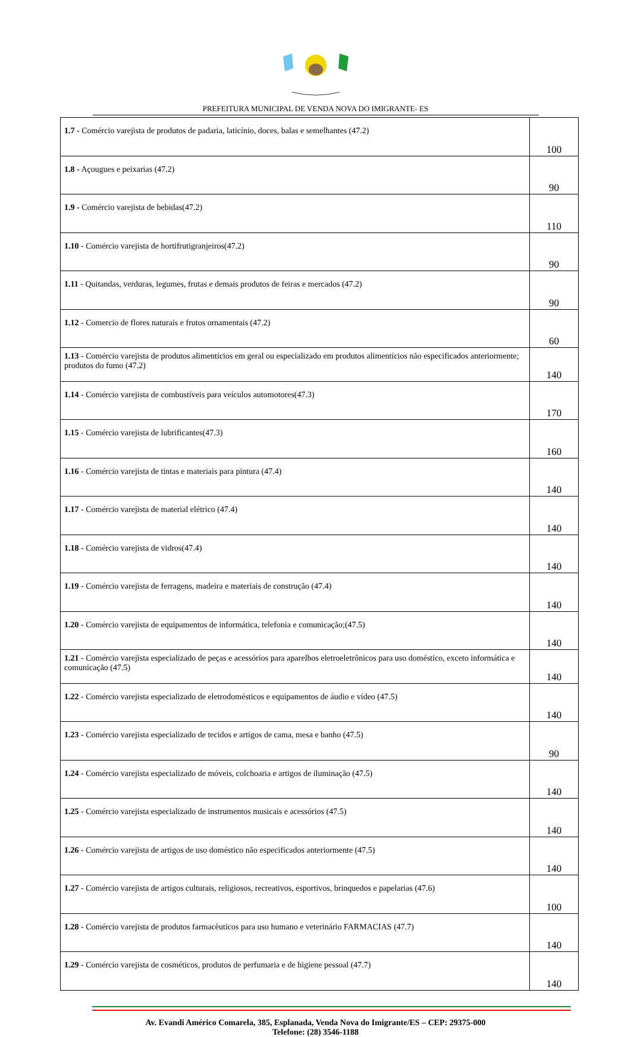PREFEITURA MUNICIPAL DE VENDA NOVA DO IMIGRANTE- ES
| 1.7 - Comércio varejista de produtos de padaria, laticínio, doces, balas e semelhantes (47.2) | 100 |
| 1.8 - Açougues e peixarias (47.2) | 90 |
| 1.9 - Comércio varejista de bebidas(47.2) | 110 |
| 1.10 - Comércio varejista de hortifrutigranjeiros(47.2) | 90 |
| 1.11 - Quitandas, verduras, legumes, frutas e demais produtos de feiras e mercados (47.2) | 90 |
| 1.12 - Comercio de flores naturais e frutos ornamentais (47.2) | 60 |
| 1.13 - Comércio varejista de produtos alimentícios em geral ou especializado em produtos alimentícios não especificados anteriormente; produtos do fumo (47.2) | 140 |
| 1.14 - Comércio varejista de combustíveis para veículos automotores(47.3) | 170 |
| 1.15 - Comércio varejista de lubrificantes(47.3) | 160 |
| 1.16 - Comércio varejista de tintas e materiais para pintura (47.4) | 140 |
| 1.17 - Comércio varejista de material elétrico (47.4) | 140 |
| 1.18 - Comércio varejista de vidros(47.4) | 140 |
| 1.19 - Comércio varejista de ferragens, madeira e materiais de construção (47.4) | 140 |
| 1.20 - Comércio varejista de equipamentos de informática, telefonia e comunicação;(47.5) | 140 |
| 1.21 - Comércio varejista especializado de peças e acessórios para aparelhos eletroeletrônicos para uso doméstico, exceto informática e comunicação (47.5) | 140 |
| 1.22 - Comércio varejista especializado de eletrodomésticos e equipamentos de áudio e vídeo (47.5) | 140 |
| 1.23 - Comércio varejista especializado de tecidos e artigos de cama, mesa e banho (47.5) | 90 |
| 1.24 - Comércio varejista especializado de móveis, colchoaria e artigos de iluminação (47.5) | 140 |
| 1.25 - Comércio varejista especializado de instrumentos musicais e acessórios (47.5) | 140 |
| 1.26 - Comércio varejista de artigos de uso doméstico não especificados anteriormente (47.5) | 140 |
| 1.27 - Comércio varejista de artigos culturais, religiosos, recreativos, esportivos, brinquedos e papelarias (47.6) | 100 |
| 1.28 - Comércio varejista de produtos farmacêuticos para uso humano e veterinário FARMACIAS (47.7) | 140 |
| 1.29 - Comércio varejista de cosméticos, produtos de perfumaria e de higiene pessoal (47.7) | 140 |
Av. Evandi Américo Comarela, 385, Esplanada, Venda Nova do Imigrante/ES – CEP: 29375-000
Telefone: (28) 3546-1188